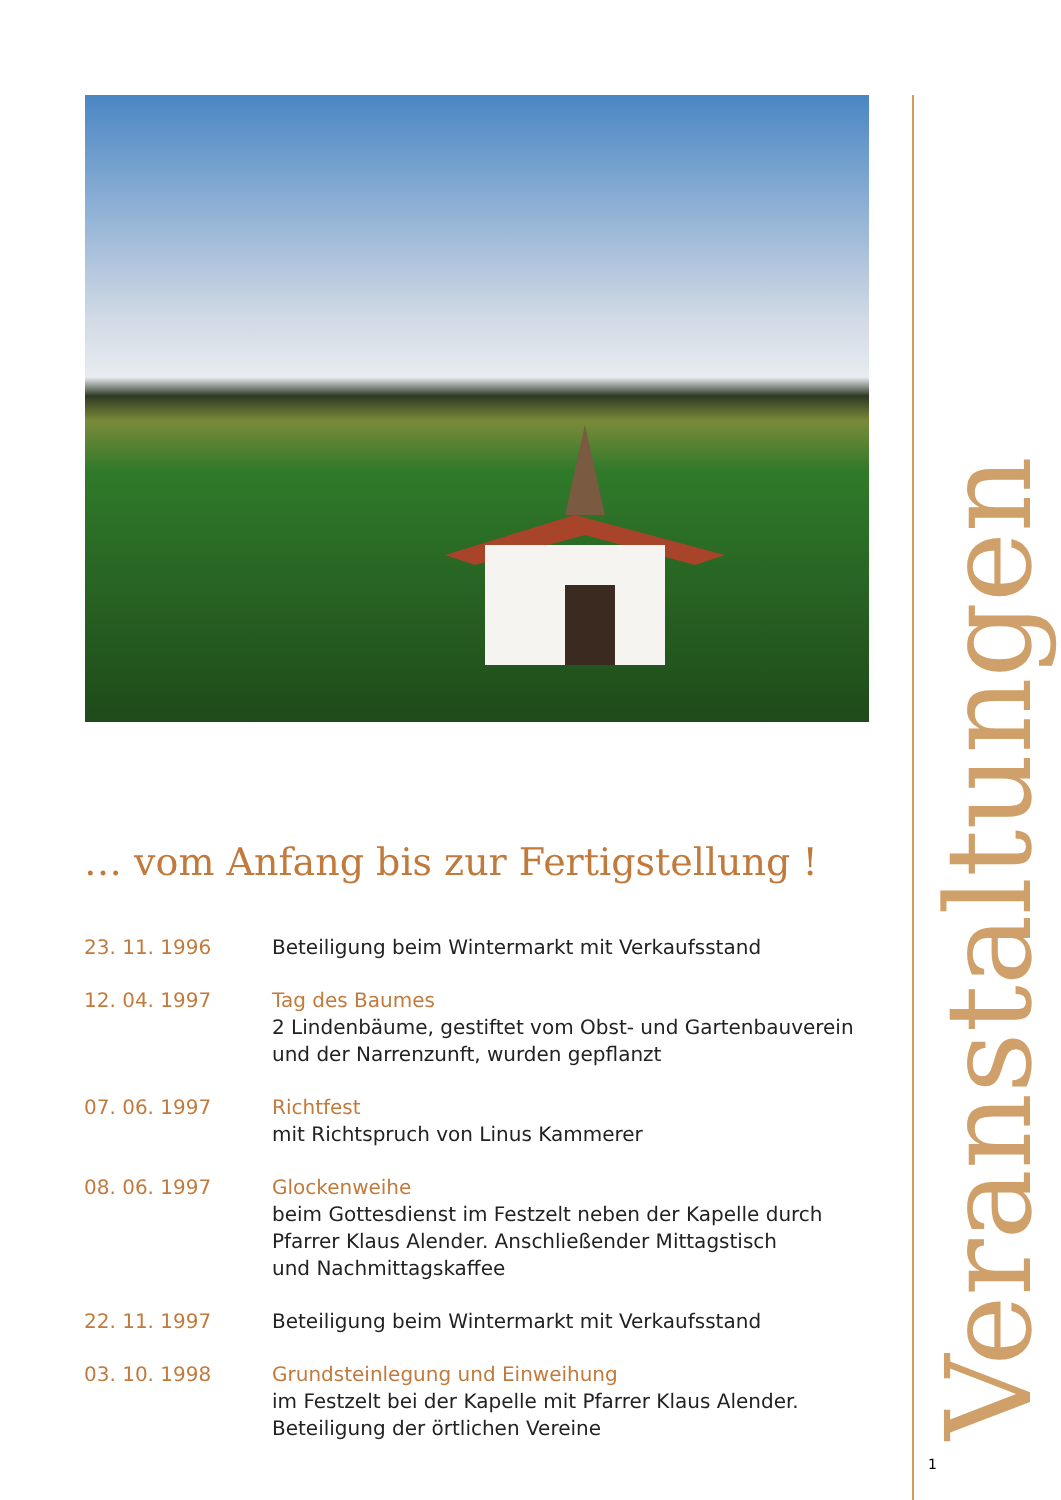Veranstaltungen
… vom Anfang bis zur Fertigstellung !
23. 11. 1996 Beteiligung beim Wintermarkt mit Verkaufsstand
12. 04. 1997 Tag des Baumes
2 Lindenbäume, gestiftet vom Obst- und Gartenbauverein
und der Narrenzunft, wurden gepflanzt
07. 06. 1997 Richtfest
mit Richtspruch von Linus Kammerer
08. 06. 1997 Glockenweihe
beim Gottesdienst im Festzelt neben der Kapelle durch
Pfarrer Klaus Alender. Anschließender Mittagstisch
und Nachmittagskaffee
22. 11. 1997 Beteiligung beim Wintermarkt mit Verkaufsstand
03. 10. 1998 Grundsteinlegung und Einweihung
im Festzelt bei der Kapelle mit Pfarrer Klaus Alender.
Beteiligung der örtlichen Vereine
1